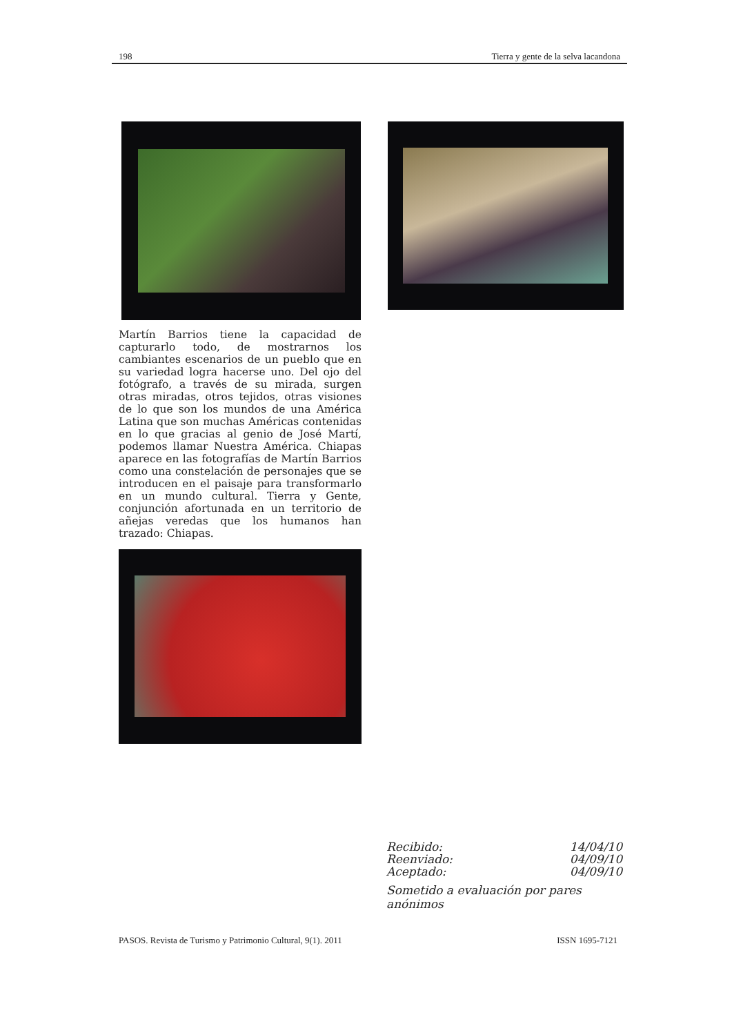198 Tierra y gente de la selva lacandona
Martín Barrios tiene la capacidad de capturarlo todo, de mostrarnos los cambiantes escenarios de un pueblo que en su variedad logra hacerse uno. Del ojo del fotógrafo, a través de su mirada, surgen otras miradas, otros tejidos, otras visiones de lo que son los mundos de una América Latina que son muchas Américas contenidas en lo que gracias al genio de José Martí, podemos llamar Nuestra América. Chiapas aparece en las fotografías de Martín Barrios como una constelación de personajes que se introducen en el paisaje para transformarlo en un mundo cultural. Tierra y Gente, conjunción afortunada en un territorio de añejas veredas que los humanos han trazado: Chiapas.
Recibido: 14/04/10
Reenviado: 04/09/10
Aceptado: 04/09/10
Sometido a evaluación por pares anónimos
PASOS. Revista de Turismo y Patrimonio Cultural, 9(1). 2011 ISSN 1695-7121